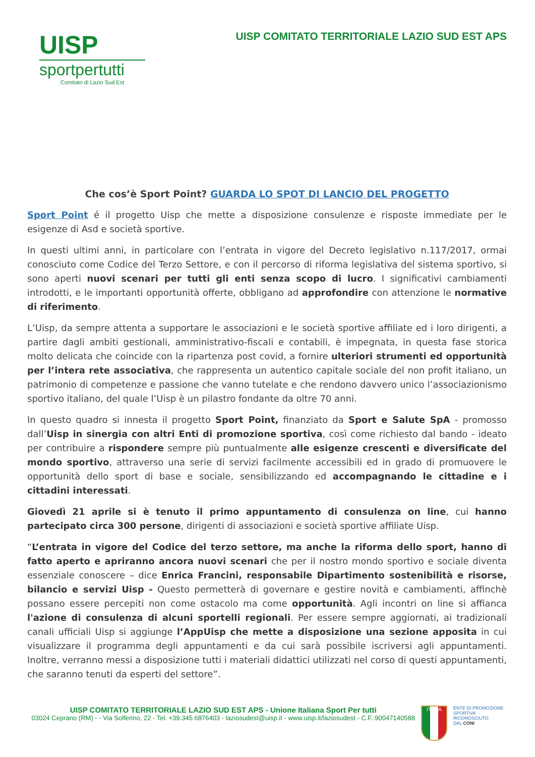UISP
sportpertutti
Comitato di Lazio Sud Est
UISP COMITATO TERRITORIALE LAZIO SUD EST APS
Che cos’è Sport Point? GUARDA LO SPOT DI LANCIO DEL PROGETTO
Sport Point é il progetto Uisp che mette a disposizione consulenze e risposte immediate per le esigenze di Asd e società sportive.
In questi ultimi anni, in particolare con l’entrata in vigore del Decreto legislativo n.117/2017, ormai conosciuto come Codice del Terzo Settore, e con il percorso di riforma legislativa del sistema sportivo, si sono aperti nuovi scenari per tutti gli enti senza scopo di lucro. I significativi cambiamenti introdotti, e le importanti opportunità offerte, obbligano ad approfondire con attenzione le normative di riferimento.
L’Uisp, da sempre attenta a supportare le associazioni e le società sportive affiliate ed i loro dirigenti, a partire dagli ambiti gestionali, amministrativo-fiscali e contabili, è impegnata, in questa fase storica molto delicata che coincide con la ripartenza post covid, a fornire ulteriori strumenti ed opportunità per l’intera rete associativa, che rappresenta un autentico capitale sociale del non profit italiano, un patrimonio di competenze e passione che vanno tutelate e che rendono davvero unico l’associazionismo sportivo italiano, del quale l’Uisp è un pilastro fondante da oltre 70 anni.
In questo quadro si innesta il progetto Sport Point, finanziato da Sport e Salute SpA - promosso dall’Uisp in sinergia con altri Enti di promozione sportiva, così come richiesto dal bando - ideato per contribuire a rispondere sempre più puntualmente alle esigenze crescenti e diversificate del mondo sportivo, attraverso una serie di servizi facilmente accessibili ed in grado di promuovere le opportunità dello sport di base e sociale, sensibilizzando ed accompagnando le cittadine e i cittadini interessati.
Giovedì 21 aprile si è tenuto il primo appuntamento di consulenza on line, cui hanno partecipato circa 300 persone, dirigenti di associazioni e società sportive affiliate Uisp.
“L’entrata in vigore del Codice del terzo settore, ma anche la riforma dello sport, hanno di fatto aperto e apriranno ancora nuovi scenari che per il nostro mondo sportivo e sociale diventa essenziale conoscere – dice Enrica Francini, responsabile Dipartimento sostenibilità e risorse, bilancio e servizi Uisp - Questo permetterà di governare e gestire novità e cambiamenti, affinchè possano essere percepiti non come ostacolo ma come opportunità. Agli incontri on line si affianca l'azione di consulenza di alcuni sportelli regionali. Per essere sempre aggiornati, ai tradizionali canali ufficiali Uisp si aggiunge l’AppUisp che mette a disposizione una sezione apposita in cui visualizzare il programma degli appuntamenti e da cui sarà possibile iscriversi agli appuntamenti. Inoltre, verranno messi a disposizione tutti i materiali didattici utilizzati nel corso di questi appuntamenti, che saranno tenuti da esperti del settore”.
UISP COMITATO TERRITORIALE LAZIO SUD EST APS - Unione Italiana Sport Per tutti
03024 Ceprano (RM) - - Via Solferino, 22 - Tel. +39.345.6876403 - laziosudest@uisp.it - www.uisp.it/laziosudest - C.F.:90047140588
ITALIA
ENTE DI PROMOZIONE
SPORTIVA
RICONOSCIUTO
DAL CONI